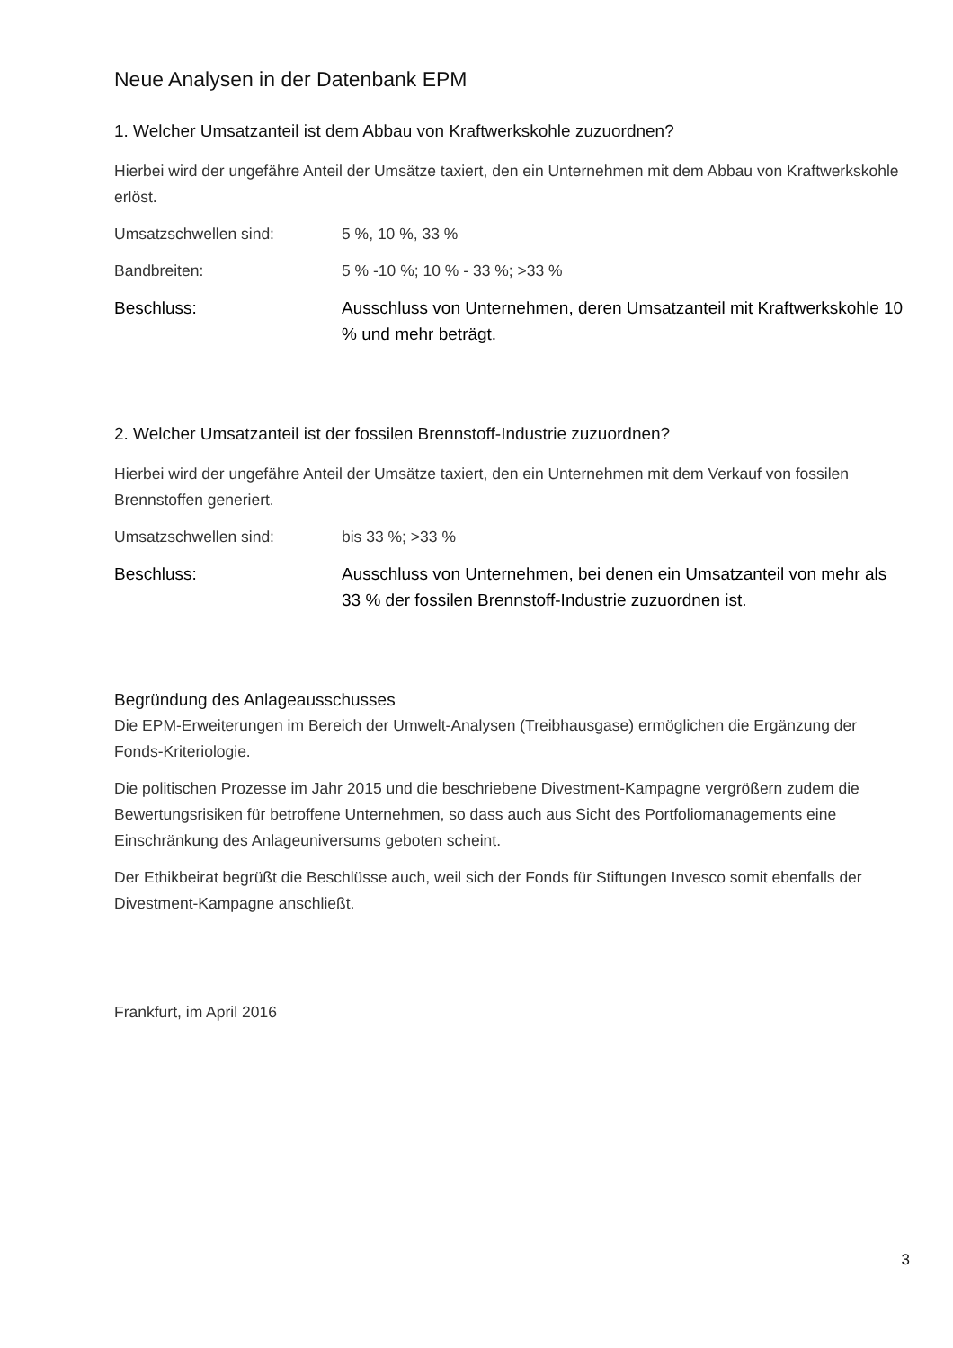Neue Analysen in der Datenbank EPM
1. Welcher Umsatzanteil ist dem Abbau von Kraftwerkskohle zuzuordnen?
Hierbei wird der ungefähre Anteil der Umsätze taxiert, den ein Unternehmen mit dem Abbau von Kraftwerkskohle erlöst.
Umsatzschwellen sind: 5 %, 10 %, 33 %
Bandbreiten: 5 % -10 %; 10 % - 33 %; >33 %
Beschluss: Ausschluss von Unternehmen, deren Umsatzanteil mit Kraftwerkskohle 10 % und mehr beträgt.
2. Welcher Umsatzanteil ist der fossilen Brennstoff-Industrie zuzuordnen?
Hierbei wird der ungefähre Anteil der Umsätze taxiert, den ein Unternehmen mit dem Verkauf von fossilen Brennstoffen generiert.
Umsatzschwellen sind: bis 33 %; >33 %
Beschluss: Ausschluss von Unternehmen, bei denen ein Umsatzanteil von mehr als 33 % der fossilen Brennstoff-Industrie zuzuordnen ist.
Begründung des Anlageausschusses
Die EPM-Erweiterungen im Bereich der Umwelt-Analysen (Treibhausgase) ermöglichen die Ergänzung der Fonds-Kriteriologie.
Die politischen Prozesse im Jahr 2015 und die beschriebene Divestment-Kampagne vergrößern zudem die Bewertungsrisiken für betroffene Unternehmen, so dass auch aus Sicht des Portfoliomanagements eine Einschränkung des Anlageuniversums geboten scheint.
Der Ethikbeirat begrüßt die Beschlüsse auch, weil sich der Fonds für Stiftungen Invesco somit ebenfalls der Divestment-Kampagne anschließt.
Frankfurt, im April 2016
3